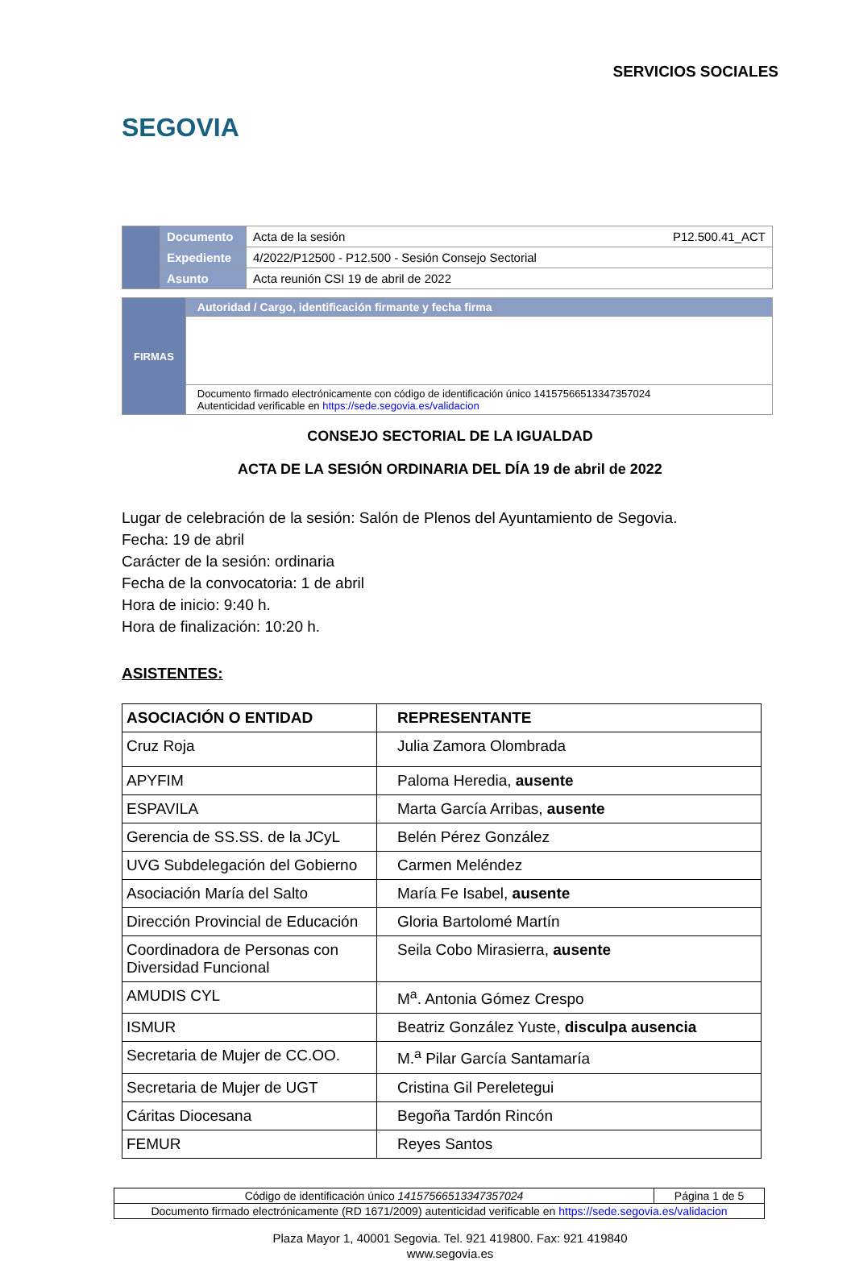SEGOVIA
SERVICIOS SOCIALES
| | Documento | Acta de la sesión P12.500.41_ACT |
| | Expediente | 4/2022/P12500 - P12.500 - Sesión Consejo Sectorial |
| | Asunto | Acta reunión CSI 19 de abril de 2022 |
| FIRMAS | Autoridad / Cargo, identificación firmante y fecha firma |
| | Documento firmado electrónicamente con código de identificación único 14157566513347357024 Autenticidad verificable en https://sede.segovia.es/validacion |
CONSEJO SECTORIAL DE LA IGUALDAD
ACTA DE LA SESIÓN ORDINARIA DEL DÍA 19 de abril de 2022
Lugar de celebración de la sesión: Salón de Plenos del Ayuntamiento de Segovia.
Fecha: 19 de abril
Carácter de la sesión: ordinaria
Fecha de la convocatoria: 1 de abril
Hora de inicio: 9:40 h.
Hora de finalización: 10:20 h.
ASISTENTES:
| ASOCIACIÓN O ENTIDAD | REPRESENTANTE |
| --- | --- |
| Cruz Roja | Julia Zamora Olombrada |
| APYFIM | Paloma Heredia, ausente |
| ESPAVILA | Marta García Arribas, ausente |
| Gerencia de SS.SS. de la JCyL | Belén Pérez González |
| UVG Subdelegación del Gobierno | Carmen Meléndez |
| Asociación María del Salto | María Fe Isabel, ausente |
| Dirección Provincial de Educación | Gloria Bartolomé Martín |
| Coordinadora de Personas con Diversidad Funcional | Seila Cobo Mirasierra, ausente |
| AMUDIS CYL | M<sup>a</sup>. Antonia Gómez Crespo |
| ISMUR | Beatriz González Yuste, disculpa ausencia |
| Secretaria de Mujer de CC.OO. | M.<sup>a</sup> Pilar García Santamaría |
| Secretaria de Mujer de UGT | Cristina Gil Pereletegui |
| Cáritas Diocesana | Begoña Tardón Rincón |
| FEMUR | Reyes Santos |
| Código de identificación único 14157566513347357024 | Página 1 de 5 |
| Documento firmado electrónicamente (RD 1671/2009) autenticidad verificable en https://sede.segovia.es/validacion | |
Plaza Mayor 1, 40001 Segovia. Tel. 921 419800. Fax: 921 419840
www.segovia.es